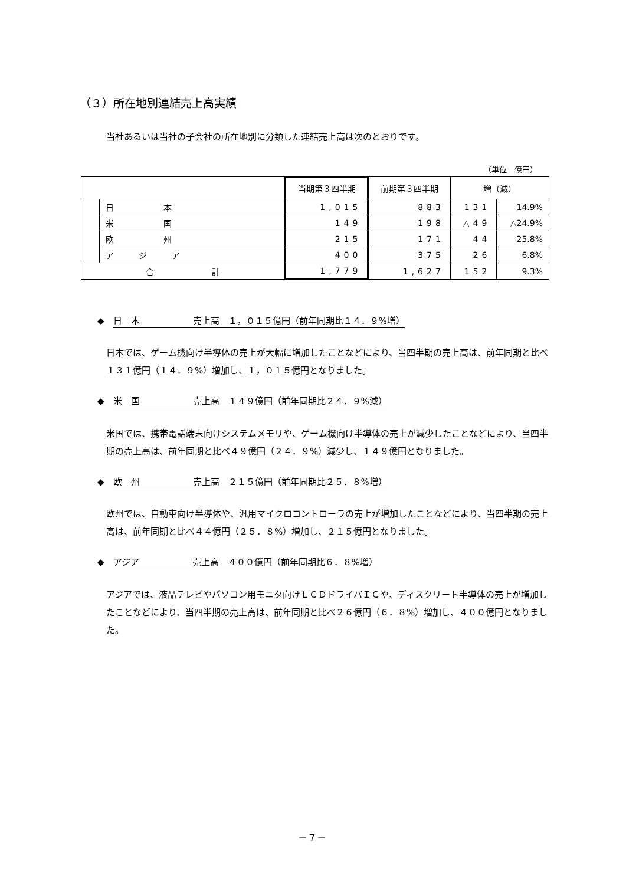（３）所在地別連結売上高実績
当社あるいは当社の子会社の所在地別に分類した連結売上高は次のとおりです。
（単位　億円）
| | | 当期第３四半期 | 前期第３四半期 | 増（減） | |
| --- | --- | --- | --- | --- | --- |
| | 日 本 | 1,015 | 883 | 131 | 14.9% |
| | 米 国 | 149 | 198 | △49 | △24.9% |
| | 欧 州 | 215 | 171 | 44 | 25.8% |
| | ア ジ ア | 400 | 375 | 26 | 6.8% |
| 合 計 | | 1,779 | 1,627 | 152 | 9.3% |
◆　日　本　　　　　　売上高　１，０１５億円（前年同期比１４．９%増）
日本では、ゲーム機向け半導体の売上が大幅に増加したことなどにより、当四半期の売上高は、前年同期と比べ１３１億円（１４．９%）増加し、１，０１５億円となりました。
◆　米　国　　　　　　売上高　１４９億円（前年同期比２４．９%減）
米国では、携帯電話端末向けシステムメモリや、ゲーム機向け半導体の売上が減少したことなどにより、当四半期の売上高は、前年同期と比べ４９億円（２４．９%）減少し、１４９億円となりました。
◆　欧　州　　　　　　売上高　２１５億円（前年同期比２５．８%増）
欧州では、自動車向け半導体や、汎用マイクロコントローラの売上が増加したことなどにより、当四半期の売上高は、前年同期と比べ４４億円（２５．８%）増加し、２１５億円となりました。
◆　アジア　　　　　　売上高　４００億円（前年同期比６．８%増）
アジアでは、液晶テレビやパソコン用モニタ向けＬＣＤドライバＩＣや、ディスクリート半導体の売上が増加したことなどにより、当四半期の売上高は、前年同期と比べ２６億円（６．８%）増加し、４００億円となりました。
－７－